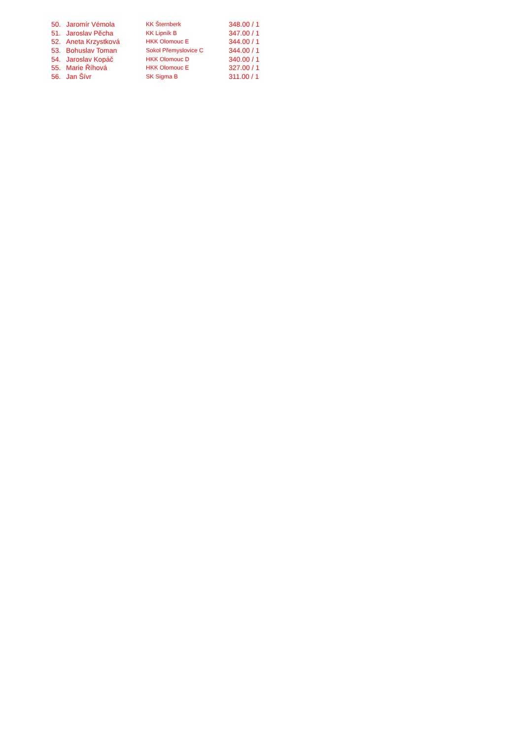| 50. | Jaromír Vémola | KK Šternberk | 348.00 / 1 |
| 51. | Jaroslav Pěcha | KK Lipník B | 347.00 / 1 |
| 52. | Aneta Krzystková | HKK Olomouc E | 344.00 / 1 |
| 53. | Bohuslav Toman | Sokol Přemyslovice C | 344.00 / 1 |
| 54. | Jaroslav Kopáč | HKK Olomouc D | 340.00 / 1 |
| 55. | Marie Říhová | HKK Olomouc E | 327.00 / 1 |
| 56. | Jan Šívr | SK Sigma B | 311.00 / 1 |